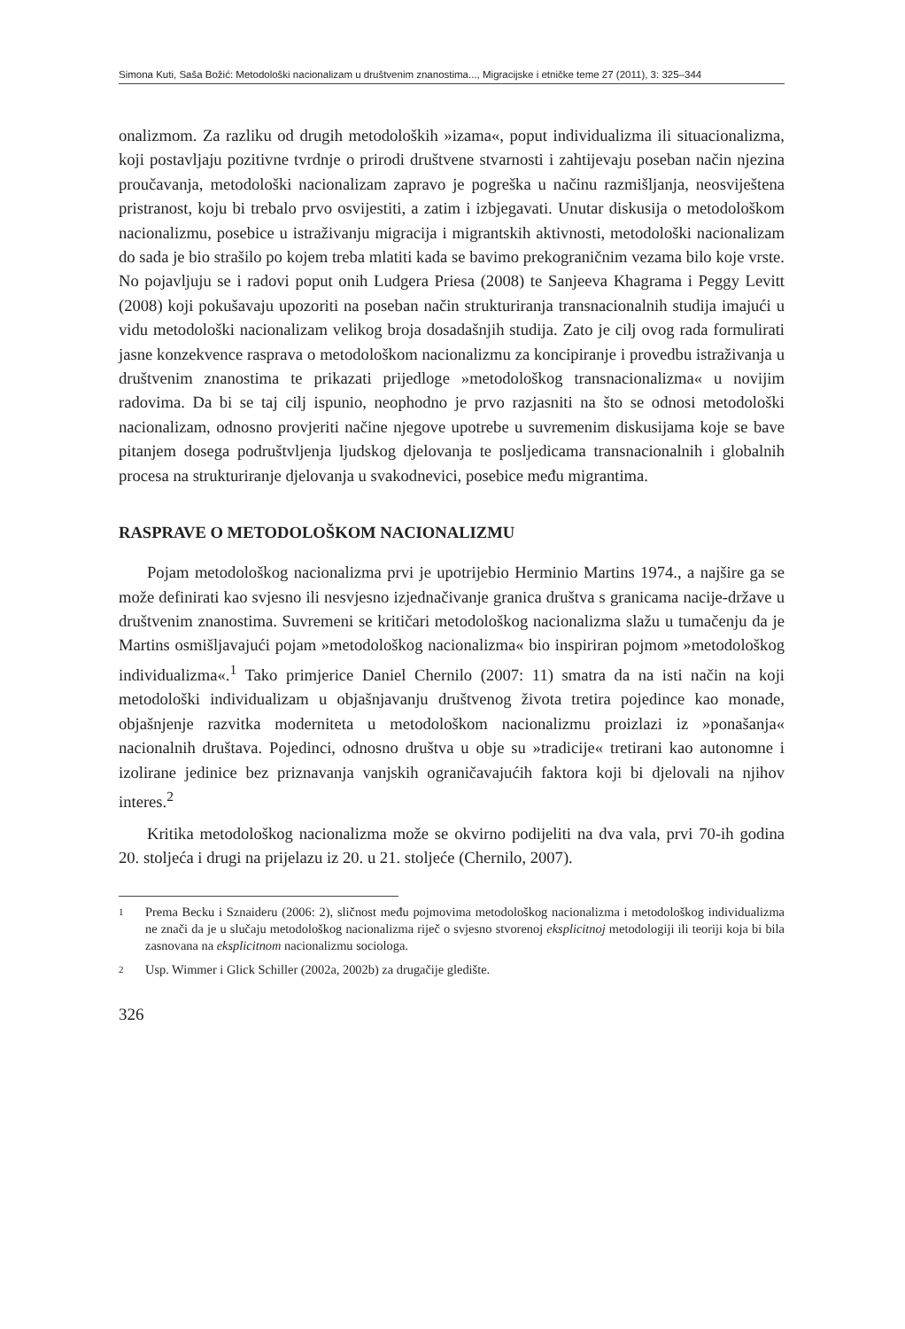Simona Kuti, Saša Božić: Metodološki nacionalizam u društvenim znanostima..., Migracijske i etničke teme 27 (2011), 3: 325–344
onalizmom. Za razliku od drugih metodoloških »izama«, poput individualizma ili situacionalizma, koji postavljaju pozitivne tvrdnje o prirodi društvene stvarnosti i zahtijevaju poseban način njezina proučavanja, metodološki nacionalizam zapravo je pogreška u načinu razmišljanja, neosviještena pristranost, koju bi trebalo prvo osvijestiti, a zatim i izbjegavati. Unutar diskusija o metodološkom nacionalizmu, posebice u istraživanju migracija i migrantskih aktivnosti, metodološki nacionalizam do sada je bio strašilo po kojem treba mlatiti kada se bavimo prekograničnim vezama bilo koje vrste. No pojavljuju se i radovi poput onih Ludgera Priesa (2008) te Sanjeeva Khagrama i Peggy Levitt (2008) koji pokušavaju upozoriti na poseban način strukturiranja transnacionalnih studija imajući u vidu metodološki nacionalizam velikog broja dosadašnjih studija. Zato je cilj ovog rada formulirati jasne konzekvence rasprava o metodološkom nacionalizmu za koncipiranje i provedbu istraživanja u društvenim znanostima te prikazati prijedloge »metodološkog transnacionalizma« u novijim radovima. Da bi se taj cilj ispunio, neophodno je prvo razjasniti na što se odnosi metodološki nacionalizam, odnosno provjeriti načine njegove upotrebe u suvremenim diskusijama koje se bave pitanjem dosega podruštvljenja ljudskog djelovanja te posljedicama transnacionalnih i globalnih procesa na strukturiranje djelovanja u svakodnevici, posebice među migrantima.
RASPRAVE O METODOLOŠKOM NACIONALIZMU
Pojam metodološkog nacionalizma prvi je upotrijebio Herminio Martins 1974., a najšire ga se može definirati kao svjesno ili nesvjesno izjednačivanje granica društva s granicama nacije-države u društvenim znanostima. Suvremeni se kritičari metodološkog nacionalizma slažu u tumačenju da je Martins osmišljavajući pojam »metodološkog nacionalizma« bio inspiriran pojmom »metodološkog individualizma«.<sup>1</sup> Tako primjerice Daniel Chernilo (2007: 11) smatra da na isti način na koji metodološki individualizam u objašnjavanju društvenog života tretira pojedince kao monade, objašnjenje razvitka moderniteta u metodološkom nacionalizmu proizlazi iz »ponašanja« nacionalnih društava. Pojedinci, odnosno društva u obje su »tradicije« tretirani kao autonomne i izolirane jedinice bez priznavanja vanjskih ograničavajućih faktora koji bi djelovali na njihov interes.<sup>2</sup>
Kritika metodološkog nacionalizma može se okvirno podijeliti na dva vala, prvi 70-ih godina 20. stoljeća i drugi na prijelazu iz 20. u 21. stoljeće (Chernilo, 2007).
1
Prema Becku i Sznaideru (2006: 2), sličnost među pojmovima metodološkog nacionalizma i metodološkog individualizma ne znači da je u slučaju metodološkog nacionalizma riječ o svjesno stvorenoj eksplicitnoj metodologiji ili teoriji koja bi bila zasnovana na eksplicitnom nacionalizmu sociologa.
2
Usp. Wimmer i Glick Schiller (2002a, 2002b) za drugačije gledište.
326